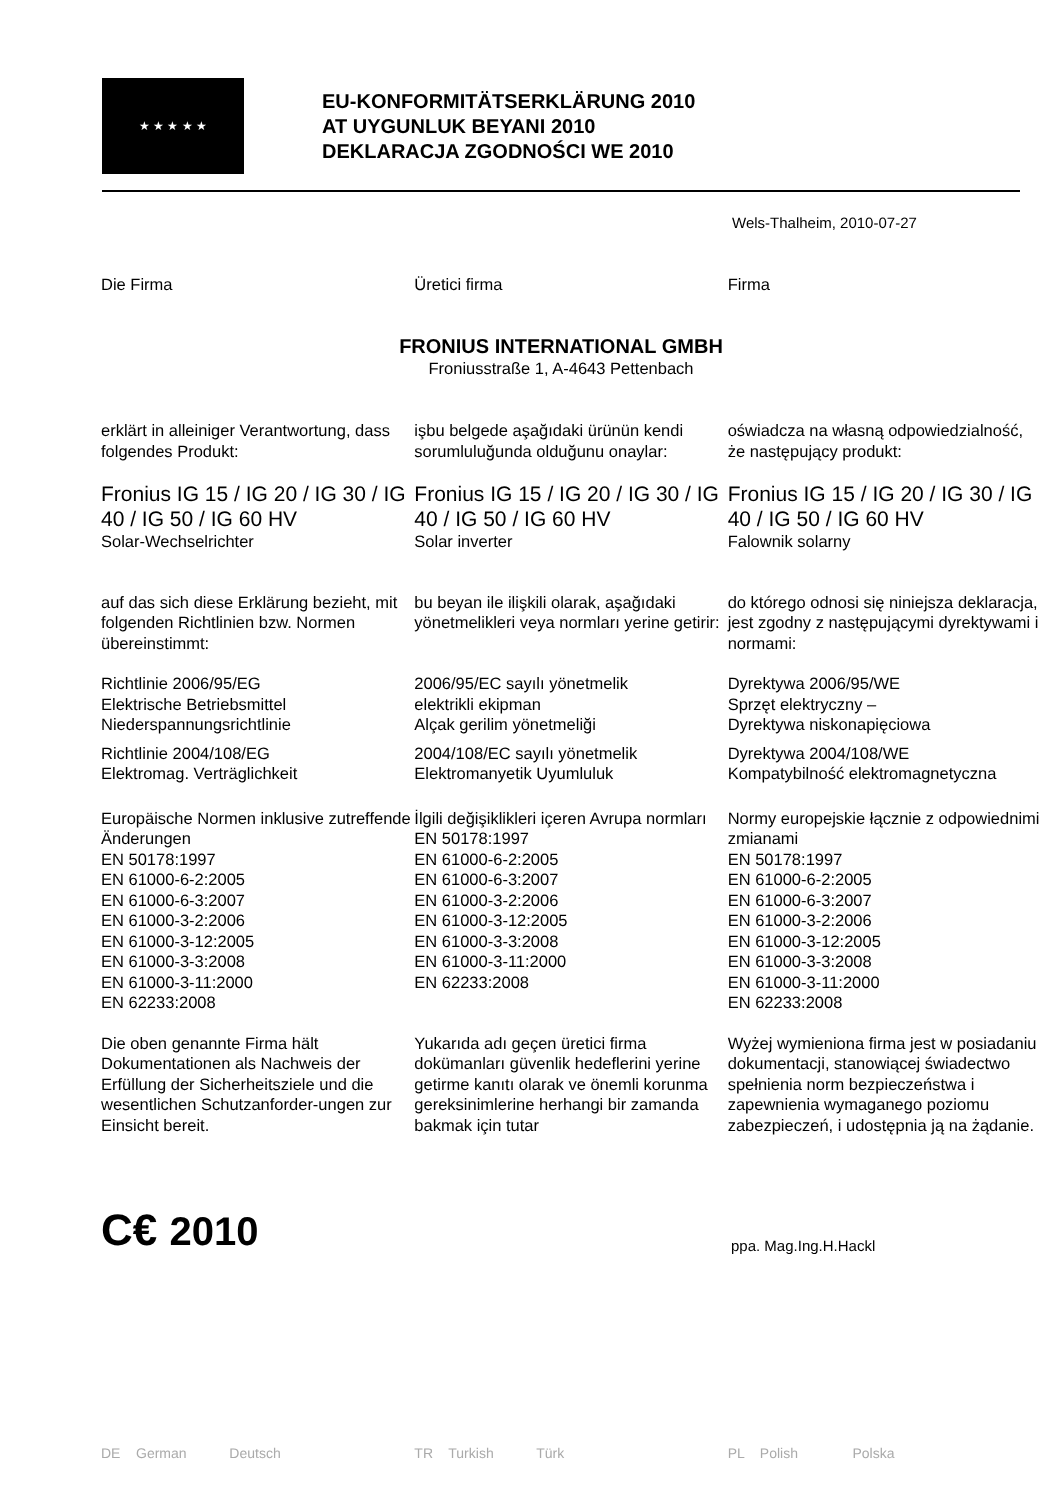★ ★ ★ ★ ★
EU-KONFORMITÄTSERKLÄRUNG 2010
AT UYGUNLUK BEYANI 2010
DEKLARACJA ZGODNOŚCI WE 2010
Wels-Thalheim, 2010-07-27
Die Firma Üretici firma Firma
FRONIUS INTERNATIONAL GMBH
Froniusstraße 1, A-4643 Pettenbach
erklärt in alleiniger Verantwortung, dass folgendes Produkt:
işbu belgede aşağıdaki ürünün kendi sorumluluğunda olduğunu onaylar:
oświadcza na własną odpowiedzialność, że następujący produkt:
Fronius IG 15 / IG 20 / IG 30 / IG 40 / IG 50 / IG 60 HV
Solar-Wechselrichter
Fronius IG 15 / IG 20 / IG 30 / IG 40 / IG 50 / IG 60 HV
Solar inverter
Fronius IG 15 / IG 20 / IG 30 / IG 40 / IG 50 / IG 60 HV
Falownik solarny
auf das sich diese Erklärung bezieht, mit folgenden Richtlinien bzw. Normen übereinstimmt:
bu beyan ile ilişkili olarak, aşağıdaki yönetmelikleri veya normları yerine getirir:
do którego odnosi się niniejsza deklaracja, jest zgodny z następującymi dyrektywami i normami:
Richtlinie 2006/95/EG
Elektrische Betriebsmittel
Niederspannungsrichtlinie
Richtlinie 2004/108/EG
Elektromag. Verträglichkeit
2006/95/EC sayılı yönetmelik
elektrikli ekipman
Alçak gerilim yönetmeliği
2004/108/EC sayılı yönetmelik
Elektromanyetik Uyumluluk
Dyrektywa 2006/95/WE
Sprzęt elektryczny –
Dyrektywa niskonapięciowa
Dyrektywa 2004/108/WE
Kompatybilność elektromagnetyczna
Europäische Normen inklusive zutreffende Änderungen
EN 50178:1997
EN 61000-6-2:2005
EN 61000-6-3:2007
EN 61000-3-2:2006
EN 61000-3-12:2005
EN 61000-3-3:2008
EN 61000-3-11:2000
EN 62233:2008
İlgili değişiklikleri içeren Avrupa normları
EN 50178:1997
EN 61000-6-2:2005
EN 61000-6-3:2007
EN 61000-3-2:2006
EN 61000-3-12:2005
EN 61000-3-3:2008
EN 61000-3-11:2000
EN 62233:2008
Normy europejskie łącznie z odpowiednimi zmianami
EN 50178:1997
EN 61000-6-2:2005
EN 61000-6-3:2007
EN 61000-3-2:2006
EN 61000-3-12:2005
EN 61000-3-3:2008
EN 61000-3-11:2000
EN 62233:2008
Die oben genannte Firma hält Dokumentationen als Nachweis der Erfüllung der Sicherheitsziele und die wesentlichen Schutzanforder-ungen zur Einsicht bereit.
Yukarıda adı geçen üretici firma dokümanları güvenlik hedeflerini yerine getirme kanıtı olarak ve önemli korunma gereksinimlerine herhangi bir zamanda bakmak için tutar
Wyżej wymieniona firma jest w posiadaniu dokumentacji, stanowiącej świadectwo spełnienia norm bezpieczeństwa i zapewnienia wymaganego poziomu zabezpieczeń, i udostępnia ją na żądanie.
C€ 2010
ppa. Mag.Ing.H.Hackl
DE German Deutsch TR Turkish Türk PL Polish Polska